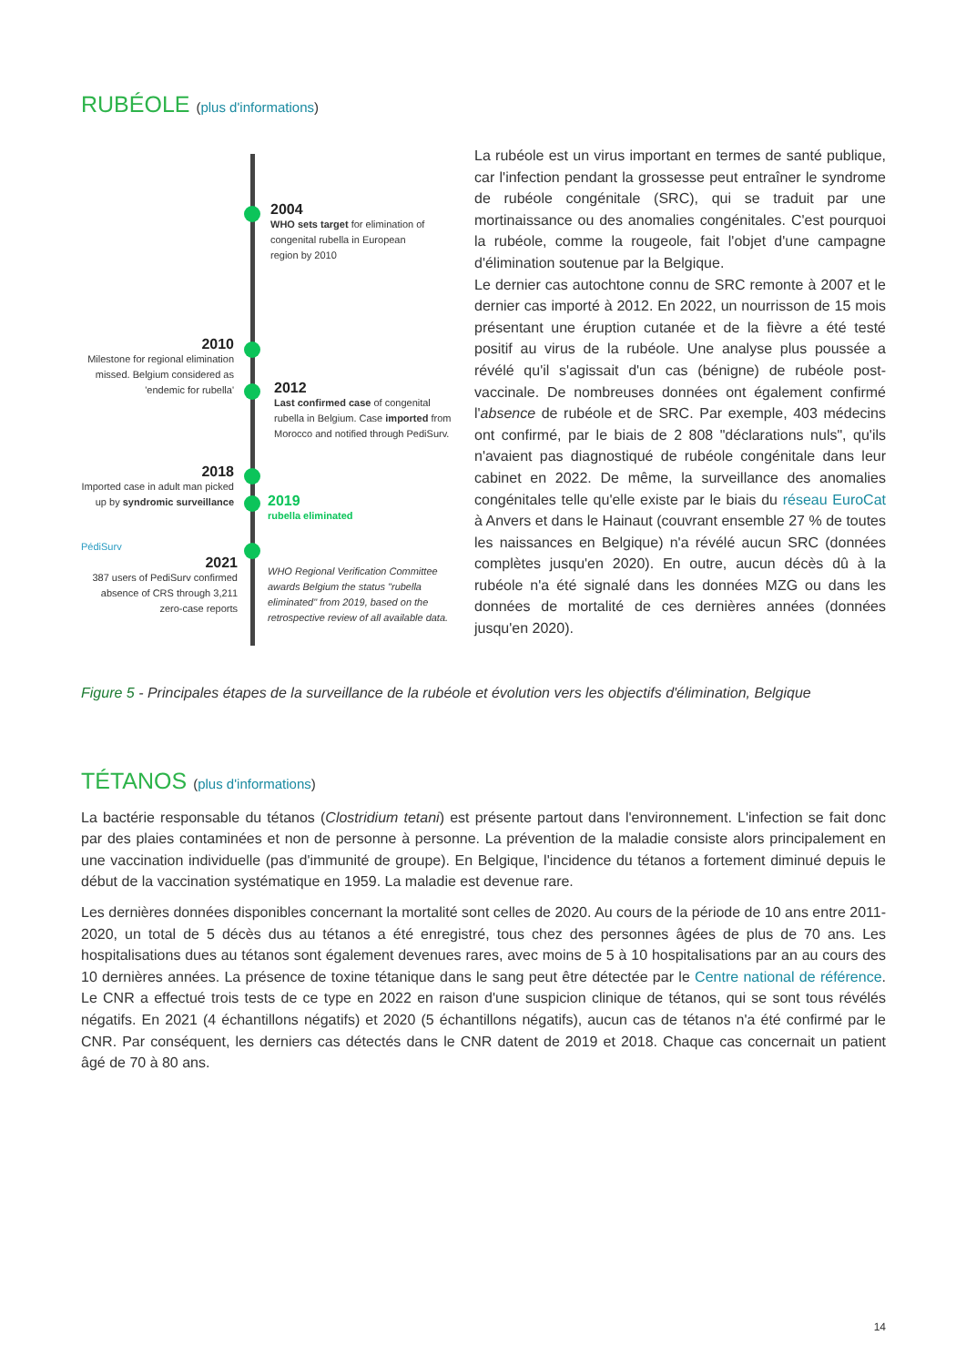RUBÉOLE (plus d'informations)
2004
WHO sets target for elimination of congenital rubella in European region by 2010
2010
Milestone for regional elimination missed. Belgium considered as 'endemic for rubella'
2012
Last confirmed case of congenital rubella in Belgium. Case imported from Morocco and notified through PediSurv.
2018
Imported case in adult man picked up by syndromic surveillance
2019
rubella eliminated
PédiSurv
2021
387 users of PediSurv confirmed absence of CRS through 3,211 zero-case reports
WHO Regional Verification Committee awards Belgium the status "rubella eliminated" from 2019, based on the retrospective review of all available data.
La rubéole est un virus important en termes de santé publique, car l'infection pendant la grossesse peut entraîner le syndrome de rubéole congénitale (SRC), qui se traduit par une mortinaissance ou des anomalies congénitales. C'est pourquoi la rubéole, comme la rougeole, fait l'objet d'une campagne d'élimination soutenue par la Belgique.
Le dernier cas autochtone connu de SRC remonte à 2007 et le dernier cas importé à 2012. En 2022, un nourrisson de 15 mois présentant une éruption cutanée et de la fièvre a été testé positif au virus de la rubéole. Une analyse plus poussée a révélé qu'il s'agissait d'un cas (bénigne) de rubéole post-vaccinale. De nombreuses données ont également confirmé l'absence de rubéole et de SRC. Par exemple, 403 médecins ont confirmé, par le biais de 2 808 "déclarations nuls", qu'ils n'avaient pas diagnostiqué de rubéole congénitale dans leur cabinet en 2022. De même, la surveillance des anomalies congénitales telle qu'elle existe par le biais du réseau EuroCat à Anvers et dans le Hainaut (couvrant ensemble 27 % de toutes les naissances en Belgique) n'a révélé aucun SRC (données complètes jusqu'en 2020). En outre, aucun décès dû à la rubéole n'a été signalé dans les données MZG ou dans les données de mortalité de ces dernières années (données jusqu'en 2020).
Figure 5 - Principales étapes de la surveillance de la rubéole et évolution vers les objectifs d'élimination, Belgique
TÉTANOS (plus d'informations)
La bactérie responsable du tétanos (Clostridium tetani) est présente partout dans l'environnement. L'infection se fait donc par des plaies contaminées et non de personne à personne. La prévention de la maladie consiste alors principalement en une vaccination individuelle (pas d'immunité de groupe). En Belgique, l'incidence du tétanos a fortement diminué depuis le début de la vaccination systématique en 1959. La maladie est devenue rare.
Les dernières données disponibles concernant la mortalité sont celles de 2020. Au cours de la période de 10 ans entre 2011-2020, un total de 5 décès dus au tétanos a été enregistré, tous chez des personnes âgées de plus de 70 ans. Les hospitalisations dues au tétanos sont également devenues rares, avec moins de 5 à 10 hospitalisations par an au cours des 10 dernières années. La présence de toxine tétanique dans le sang peut être détectée par le Centre national de référence. Le CNR a effectué trois tests de ce type en 2022 en raison d'une suspicion clinique de tétanos, qui se sont tous révélés négatifs. En 2021 (4 échantillons négatifs) et 2020 (5 échantillons négatifs), aucun cas de tétanos n'a été confirmé par le CNR. Par conséquent, les derniers cas détectés dans le CNR datent de 2019 et 2018. Chaque cas concernait un patient âgé de 70 à 80 ans.
14